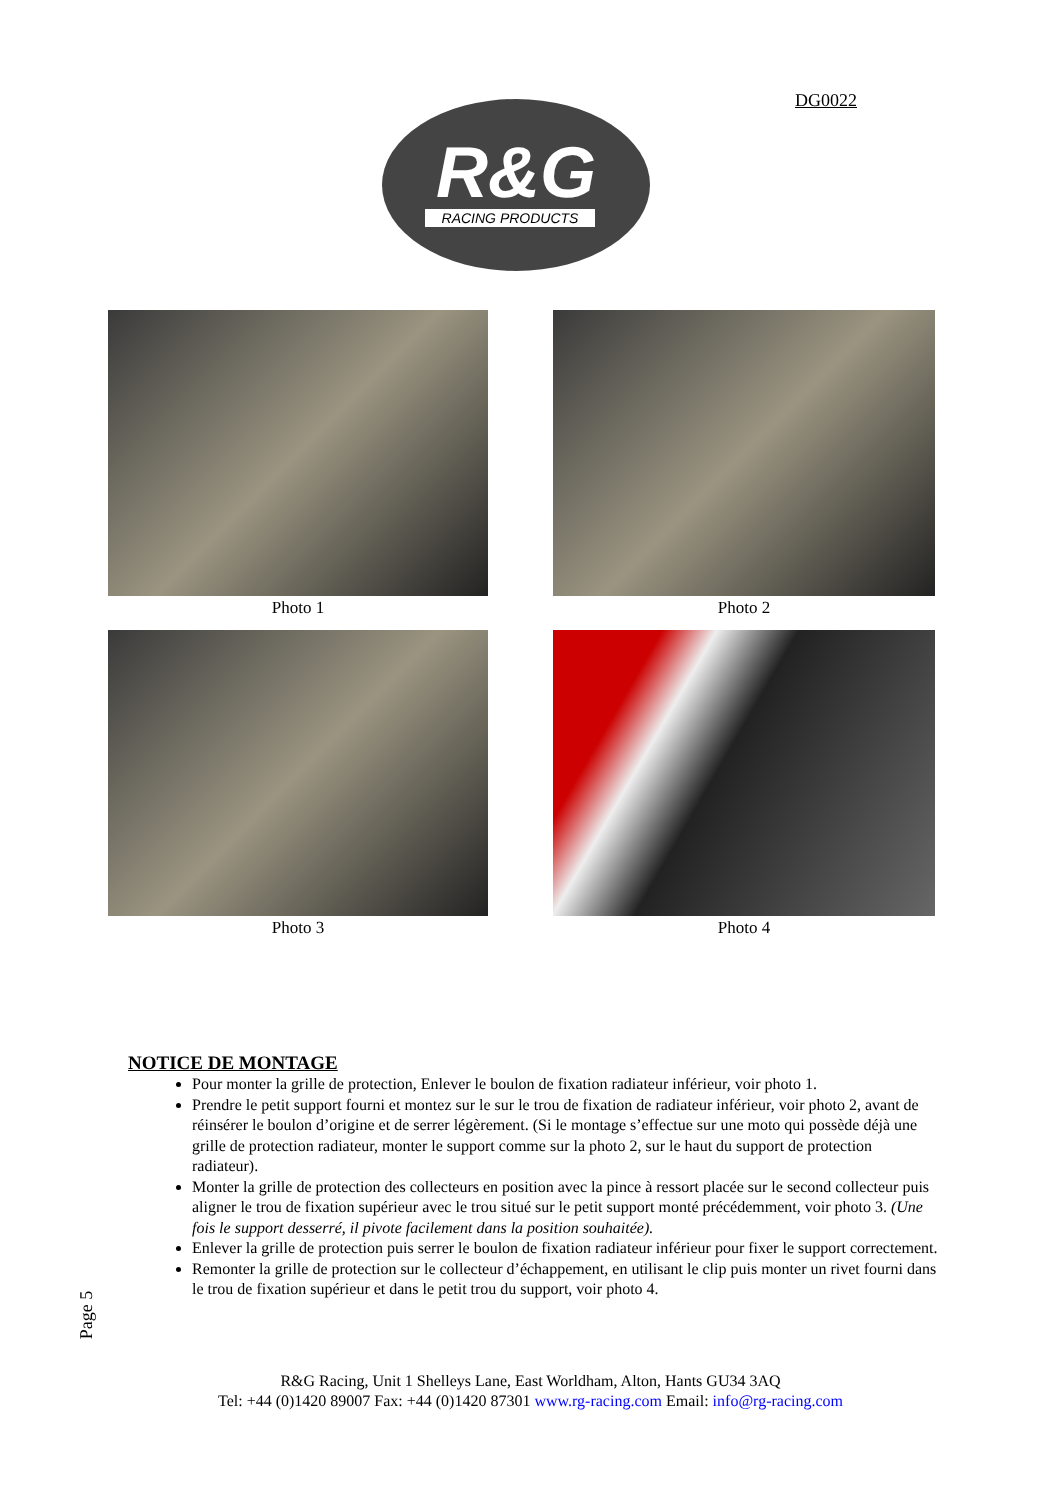DG0022
R&G
RACING PRODUCTS
Photo 1
Photo 2
Photo 3
Photo 4
NOTICE DE MONTAGE
Pour monter la grille de protection, Enlever le boulon de fixation radiateur inférieur, voir photo 1.
Prendre le petit support fourni et montez sur le sur le trou de fixation de radiateur inférieur, voir photo 2, avant de réinsérer le boulon d’origine et de serrer légèrement. (Si le montage s’effectue sur une moto qui possède déjà une grille de protection radiateur, monter le support comme sur la photo 2, sur le haut du support de protection radiateur).
Monter la grille de protection des collecteurs en position avec la pince à ressort placée sur le second collecteur puis aligner le trou de fixation supérieur avec le trou situé sur le petit support monté précédemment, voir photo 3. (Une fois le support desserré, il pivote facilement dans la position souhaitée).
Enlever la grille de protection puis serrer le boulon de fixation radiateur inférieur pour fixer le support correctement.
Remonter la grille de protection sur le collecteur d’échappement, en utilisant le clip puis monter un rivet fourni dans le trou de fixation supérieur et dans le petit trou du support, voir photo 4.
Page 5
R&G Racing, Unit 1 Shelleys Lane, East Worldham, Alton, Hants GU34 3AQ
Tel: +44 (0)1420 89007 Fax: +44 (0)1420 87301 www.rg-racing.com Email: info@rg-racing.com